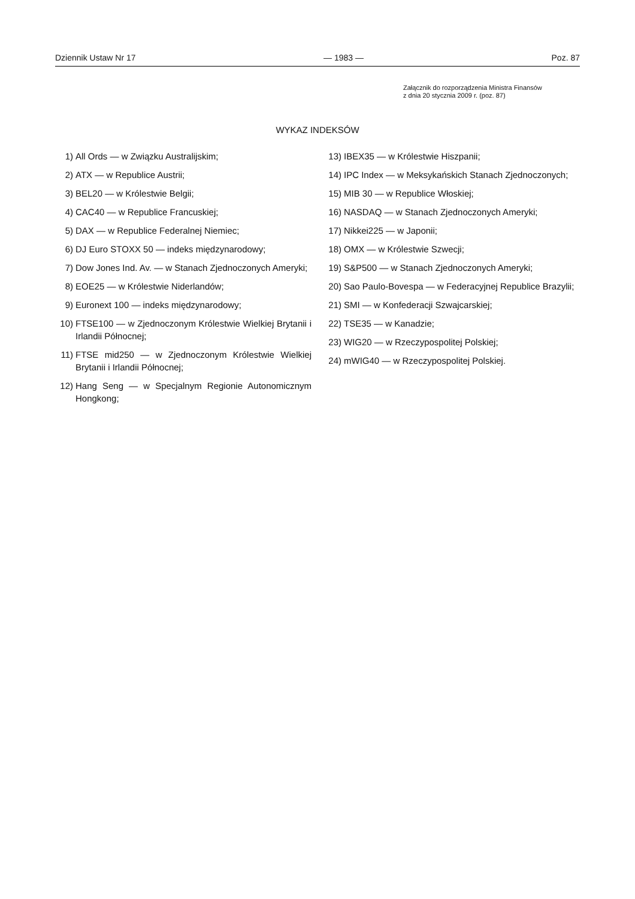Dziennik Ustaw Nr 17 — 1983 — Poz. 87
Załącznik do rozporządzenia Ministra Finansów
z dnia 20 stycznia 2009 r. (poz. 87)
WYKAZ INDEKSÓW
1) All Ords — w Związku Australijskim;
2) ATX — w Republice Austrii;
3) BEL20 — w Królestwie Belgii;
4) CAC40 — w Republice Francuskiej;
5) DAX — w Republice Federalnej Niemiec;
6) DJ Euro STOXX 50 — indeks międzynarodowy;
7) Dow Jones Ind. Av. — w Stanach Zjednoczonych Ameryki;
8) EOE25 — w Królestwie Niderlandów;
9) Euronext 100 — indeks międzynarodowy;
10) FTSE100 — w Zjednoczonym Królestwie Wielkiej Brytanii i Irlandii Północnej;
11) FTSE mid250 — w Zjednoczonym Królestwie Wielkiej Brytanii i Irlandii Północnej;
12) Hang Seng — w Specjalnym Regionie Autonomicznym Hongkong;
13) IBEX35 — w Królestwie Hiszpanii;
14) IPC Index — w Meksykańskich Stanach Zjednoczonych;
15) MIB 30 — w Republice Włoskiej;
16) NASDAQ — w Stanach Zjednoczonych Ameryki;
17) Nikkei225 — w Japonii;
18) OMX — w Królestwie Szwecji;
19) S&P500 — w Stanach Zjednoczonych Ameryki;
20) Sao Paulo-Bovespa — w Federacyjnej Republice Brazylii;
21) SMI — w Konfederacji Szwajcarskiej;
22) TSE35 — w Kanadzie;
23) WIG20 — w Rzeczypospolitej Polskiej;
24) mWIG40 — w Rzeczypospolitej Polskiej.